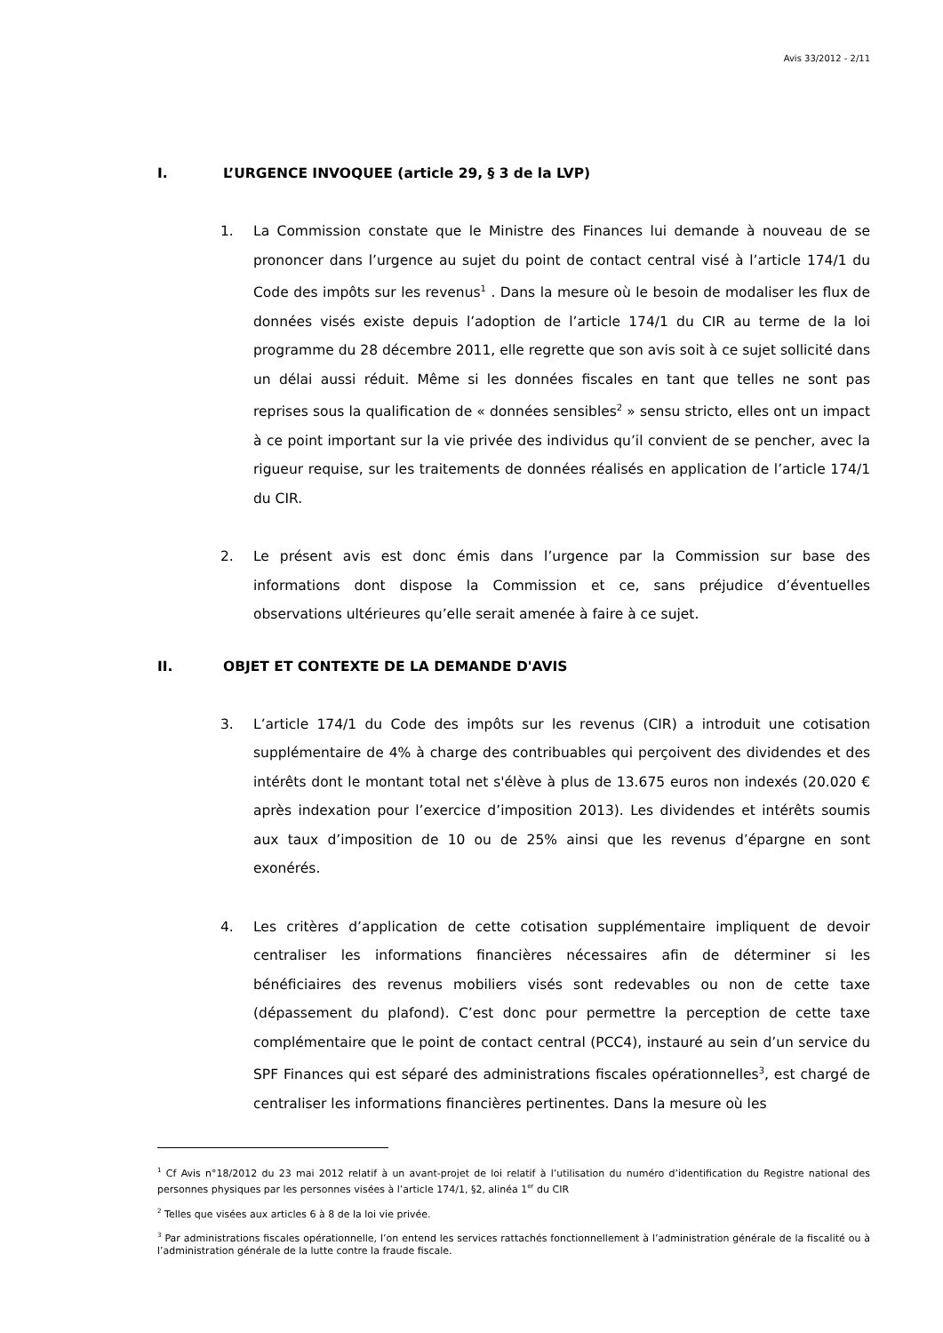Avis 33/2012 - 2/11
I. L’URGENCE INVOQUEE (article 29, § 3 de la LVP)
1. La Commission constate que le Ministre des Finances lui demande à nouveau de se prononcer dans l’urgence au sujet du point de contact central visé à l’article 174/1 du Code des impôts sur les revenus<sup>1</sup> . Dans la mesure où le besoin de modaliser les flux de données visés existe depuis l’adoption de l’article 174/1 du CIR au terme de la loi programme du 28 décembre 2011, elle regrette que son avis soit à ce sujet sollicité dans un délai aussi réduit. Même si les données fiscales en tant que telles ne sont pas reprises sous la qualification de « données sensibles<sup>2</sup> » sensu stricto, elles ont un impact à ce point important sur la vie privée des individus qu’il convient de se pencher, avec la rigueur requise, sur les traitements de données réalisés en application de l’article 174/1 du CIR.
2. Le présent avis est donc émis dans l’urgence par la Commission sur base des informations dont dispose la Commission et ce, sans préjudice d’éventuelles observations ultérieures qu’elle serait amenée à faire à ce sujet.
II. OBJET ET CONTEXTE DE LA DEMANDE D'AVIS
3. L’article 174/1 du Code des impôts sur les revenus (CIR) a introduit une cotisation supplémentaire de 4% à charge des contribuables qui perçoivent des dividendes et des intérêts dont le montant total net s'élève à plus de 13.675 euros non indexés (20.020 € après indexation pour l’exercice d’imposition 2013). Les dividendes et intérêts soumis aux taux d’imposition de 10 ou de 25% ainsi que les revenus d’épargne en sont exonérés.
4. Les critères d’application de cette cotisation supplémentaire impliquent de devoir centraliser les informations financières nécessaires afin de déterminer si les bénéficiaires des revenus mobiliers visés sont redevables ou non de cette taxe (dépassement du plafond). C’est donc pour permettre la perception de cette taxe complémentaire que le point de contact central (PCC4), instauré au sein d’un service du SPF Finances qui est séparé des administrations fiscales opérationnelles<sup>3</sup>, est chargé de centraliser les informations financières pertinentes. Dans la mesure où les
<sup>1</sup> Cf Avis n°18/2012 du 23 mai 2012 relatif à un avant-projet de loi relatif à l’utilisation du numéro d’identification du Registre national des personnes physiques par les personnes visées à l’article 174/1, §2, alinéa 1<sup>er</sup> du CIR
<sup>2</sup> Telles que visées aux articles 6 à 8 de la loi vie privée.
<sup>3</sup> Par administrations fiscales opérationnelle, l’on entend les services rattachés fonctionnellement à l’administration générale de la fiscalité ou à l’administration générale de la lutte contre la fraude fiscale.